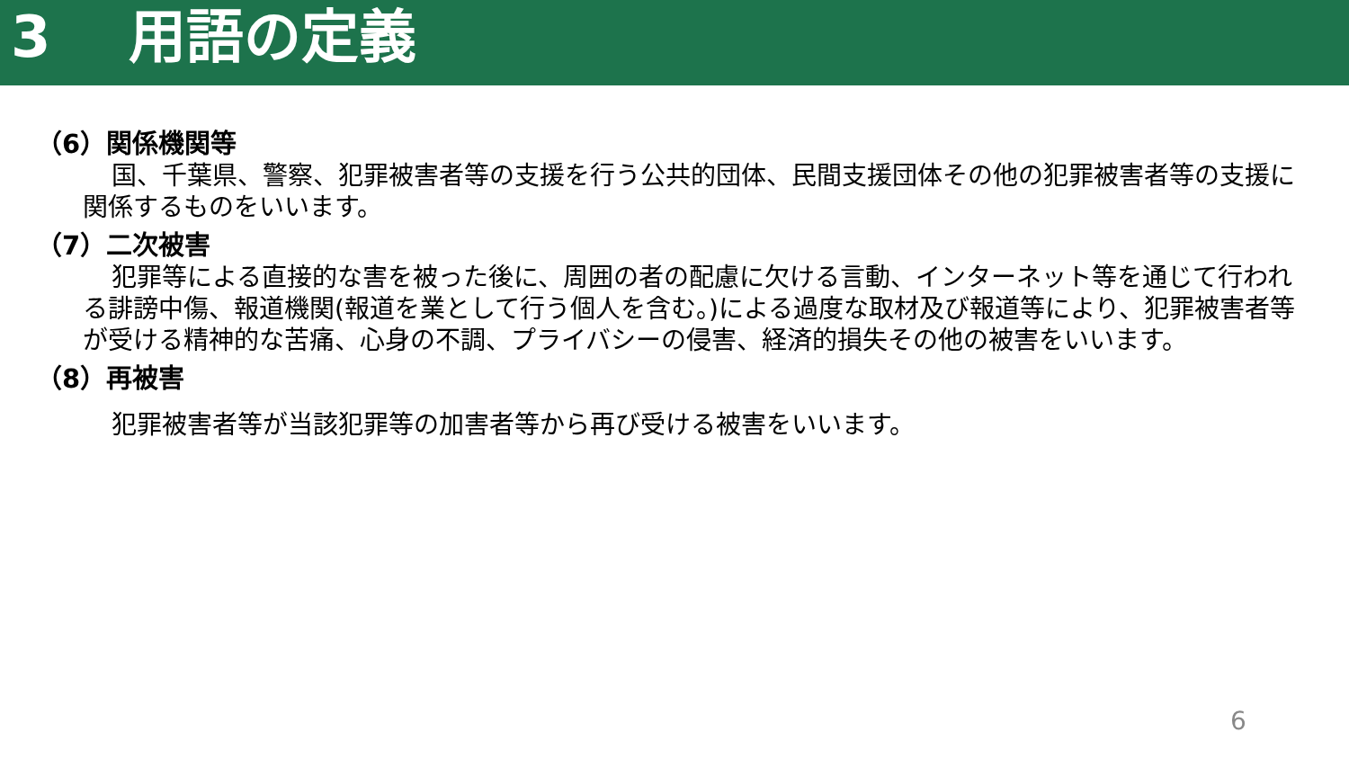3　 用語の定義
（6）関係機関等
国、千葉県、警察、犯罪被害者等の支援を行う公共的団体、民間支援団体その他の犯罪被害者等の支援に関係するものをいいます。
（7）二次被害
犯罪等による直接的な害を被った後に、周囲の者の配慮に欠ける言動、インターネット等を通じて行われる誹謗中傷、報道機関(報道を業として行う個人を含む。)による過度な取材及び報道等により、犯罪被害者等が受ける精神的な苦痛、心身の不調、プライバシーの侵害、経済的損失その他の被害をいいます。
（8）再被害
犯罪被害者等が当該犯罪等の加害者等から再び受ける被害をいいます。
6